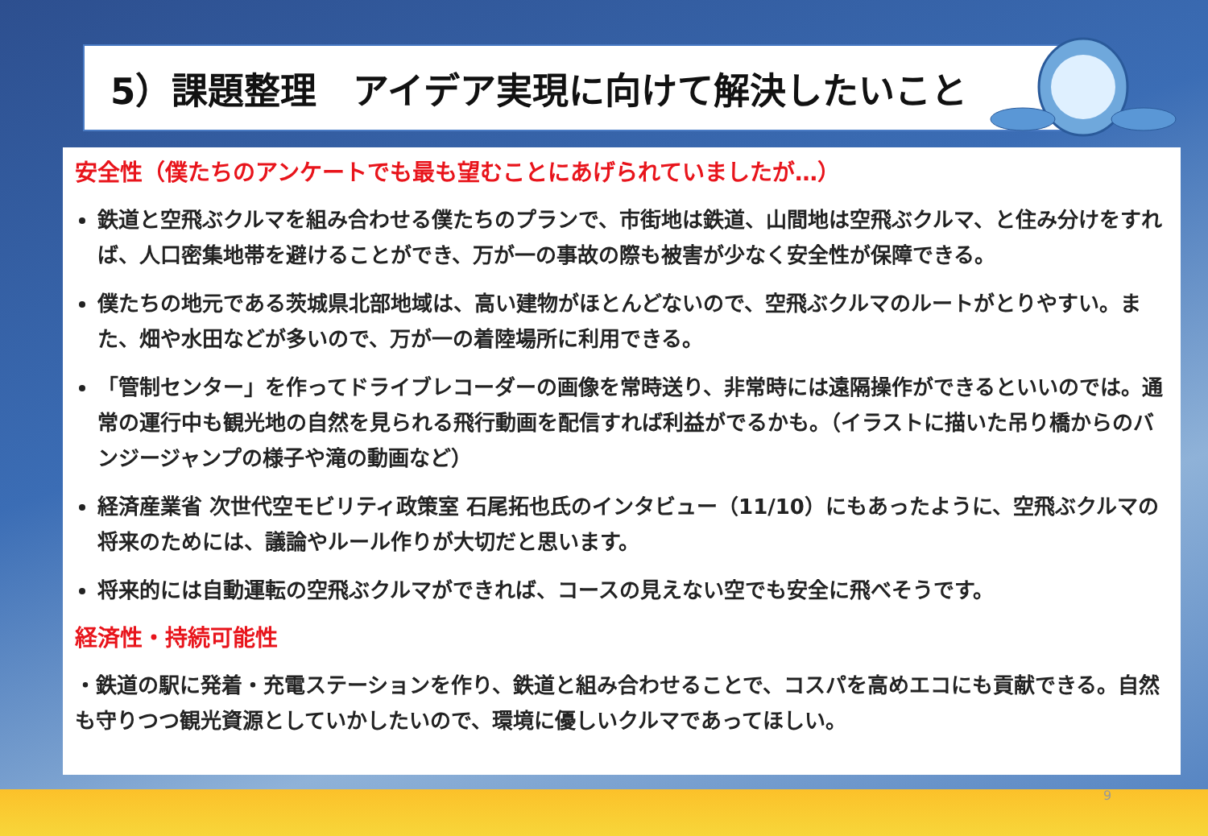5）課題整理　アイデア実現に向けて解決したいこと
安全性（僕たちのアンケートでも最も望むことにあげられていましたが…）
鉄道と空飛ぶクルマを組み合わせる僕たちのプランで、市街地は鉄道、山間地は空飛ぶクルマ、と住み分けをすれば、人口密集地帯を避けることができ、万が一の事故の際も被害が少なく安全性が保障できる。
僕たちの地元である茨城県北部地域は、高い建物がほとんどないので、空飛ぶクルマのルートがとりやすい。また、畑や水田などが多いので、万が一の着陸場所に利用できる。
「管制センター」を作ってドライブレコーダーの画像を常時送り、非常時には遠隔操作ができるといいのでは。通常の運行中も観光地の自然を見られる飛行動画を配信すれば利益がでるかも。（イラストに描いた吊り橋からのバンジージャンプの様子や滝の動画など）
経済産業省 次世代空モビリティ政策室 石尾拓也氏のインタビュー（11/10）にもあったように、空飛ぶクルマの将来のためには、議論やルール作りが大切だと思います。
将来的には自動運転の空飛ぶクルマができれば、コースの見えない空でも安全に飛べそうです。
経済性・持続可能性
・鉄道の駅に発着・充電ステーションを作り、鉄道と組み合わせることで、コスパを高めエコにも貢献できる。自然も守りつつ観光資源としていかしたいので、環境に優しいクルマであってほしい。
9